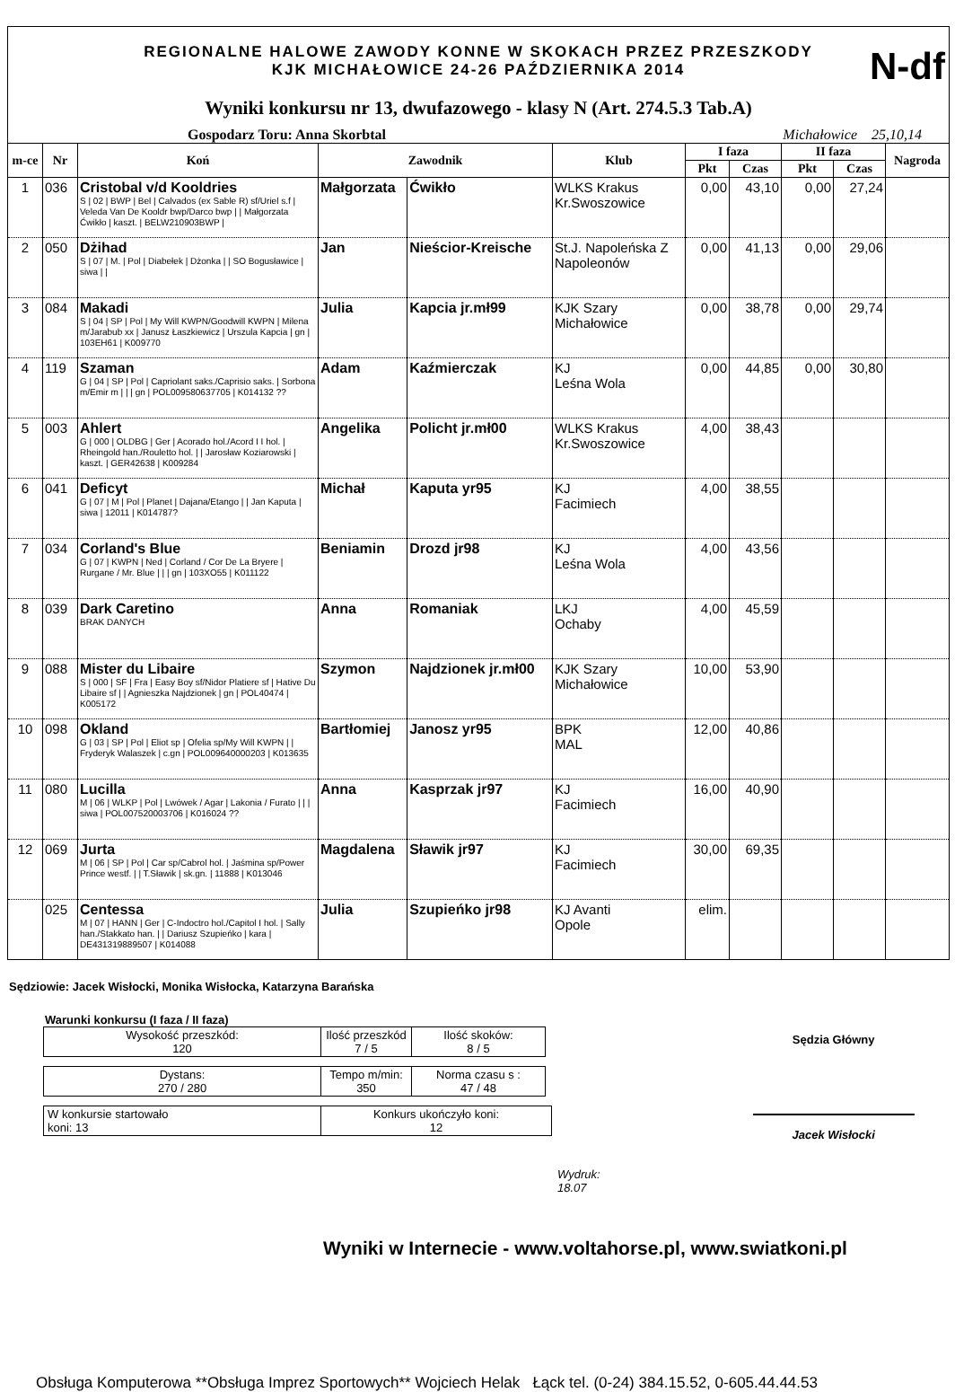REGIONALNE HALOWE ZAWODY KONNE W SKOKACH PRZEZ PRZESZKODY
KJK MICHAŁOWICE 24-26 PAŹDZIERNIKA 2014
N-df
Wyniki konkursu nr 13, dwufazowego - klasy N (Art. 274.5.3 Tab.A)
Gospodarz Toru: Anna Skorbtal Michałowice 25,10,14
| m-ce | Nr | Koń | Zawodnik | | Klub | I faza | | II faza | | Nagroda |
| --- | --- | --- | --- | --- | --- | --- | --- | --- | --- | --- |
| | | | | | | Pkt | Czas | Pkt | Czas | |
| 1 | 036 | Cristobal v/d Kooldries S / 02 / BWP / Bel / Calvados (ex Sable R) sf/Uriel s.f / Veleda Van De Kooldr bwp/Darco bwp / / Małgorzata Ćwikło / kaszt. / BELW210903BWP / | Małgorzata | Ćwikło | WLKS Krakus Kr.Swoszowice | 0,00 | 43,10 | 0,00 | 27,24 | |
| 2 | 050 | Dżihad S / 07 / M. / Pol / Diabełek / Dżonka / / SO Bogusławice / siwa / / | Jan | Nieścior-Kreische | St.J. Napoleńska Z Napoleonów | 0,00 | 41,13 | 0,00 | 29,06 | |
| 3 | 084 | Makadi S / 04 / SP / Pol / My Will KWPN/Goodwill KWPN / Milena m/Jarabub xx / Janusz Łaszkiewicz / Urszula Kapcia / gn / 103EH61 / K009770 | Julia | Kapcia jr.mł99 | KJK Szary Michałowice | 0,00 | 38,78 | 0,00 | 29,74 | |
| 4 | 119 | Szaman G / 04 / SP / Pol / Capriolant saks./Caprisio saks. / Sorbona m/Emir m / / / gn / POL009580637705 / K014132 ?? | Adam | Kaźmierczak | KJ Leśna Wola | 0,00 | 44,85 | 0,00 | 30,80 | |
| 5 | 003 | Ahlert G / 000 / OLDBG / Ger / Acorado hol./Acord I I hol. / Rheingold han./Rouletto hol. / / Jarosław Koziarowski / kaszt. / GER42638 / K009284 | Angelika | Policht jr.mł00 | WLKS Krakus Kr.Swoszowice | 4,00 | 38,43 | | | |
| 6 | 041 | Deficyt G / 07 / M / Pol / Planet / Dajana/Etango / / Jan Kaputa / siwa / 12011 / K014787? | Michał | Kaputa yr95 | KJ Facimiech | 4,00 | 38,55 | | | |
| 7 | 034 | Corland's Blue G / 07 / KWPN / Ned / Corland / Cor De La Bryere / Rurgane / Mr. Blue / / / gn / 103XO55 / K011122 | Beniamin | Drozd jr98 | KJ Leśna Wola | 4,00 | 43,56 | | | |
| 8 | 039 | Dark Caretino BRAK DANYCH | Anna | Romaniak | LKJ Ochaby | 4,00 | 45,59 | | | |
| 9 | 088 | Mister du Libaire S / 000 / SF / Fra / Easy Boy sf/Nidor Platiere sf / Hative Du Libaire sf / / Agnieszka Najdzionek / gn / POL40474 / K005172 | Szymon | Najdzionek jr.mł00 | KJK Szary Michałowice | 10,00 | 53,90 | | | |
| 10 | 098 | Okland G / 03 / SP / Pol / Eliot sp / Ofelia sp/My Will KWPN / / Fryderyk Walaszek / c.gn / POL009640000203 / K013635 | Bartłomiej | Janosz yr95 | BPK MAL | 12,00 | 40,86 | | | |
| 11 | 080 | Lucilla M / 06 / WLKP / Pol / Lwówek / Agar / Lakonia / Furato / / / siwa / POL007520003706 / K016024 ?? | Anna | Kasprzak jr97 | KJ Facimiech | 16,00 | 40,90 | | | |
| 12 | 069 | Jurta M / 06 / SP / Pol / Car sp/Cabrol hol. / Jaśmina sp/Power Prince westf. / / T.Sławik / sk.gn. / 11888 / K013046 | Magdalena | Sławik jr97 | KJ Facimiech | 30,00 | 69,35 | | | |
| | 025 | Centessa M / 07 / HANN / Ger / C-Indoctro hol./Capitol I hol. / Sally han./Stakkato han. / / Dariusz Szupieńko / kara / DE431319889507 / K014088 | Julia | Szupieńko jr98 | KJ Avanti Opole | elim. | | | | |
Sędziowie: Jacek Wisłocki, Monika Wisłocka, Katarzyna Barańska
Warunki konkursu (I faza / II faza)
| Wysokość przeszkód: 120 | Ilość przeszkód 7 / 5 | Ilość skoków: 8 / 5 |
| Dystans: 270 / 280 | Tempo m/min: 350 | Norma czasu s : 47 / 48 |
| W konkursie startowało koni: 13 | Konkurs ukończyło koni: 12 |
Wydruk:
18.07
Sędzia Główny
Jacek Wisłocki
Wyniki w Internecie - www.voltahorse.pl, www.swiatkoni.pl
Obsługa Komputerowa **Obsługa Imprez Sportowych** Wojciech Helak Łąck tel. (0-24) 384.15.52, 0-605.44.44.53